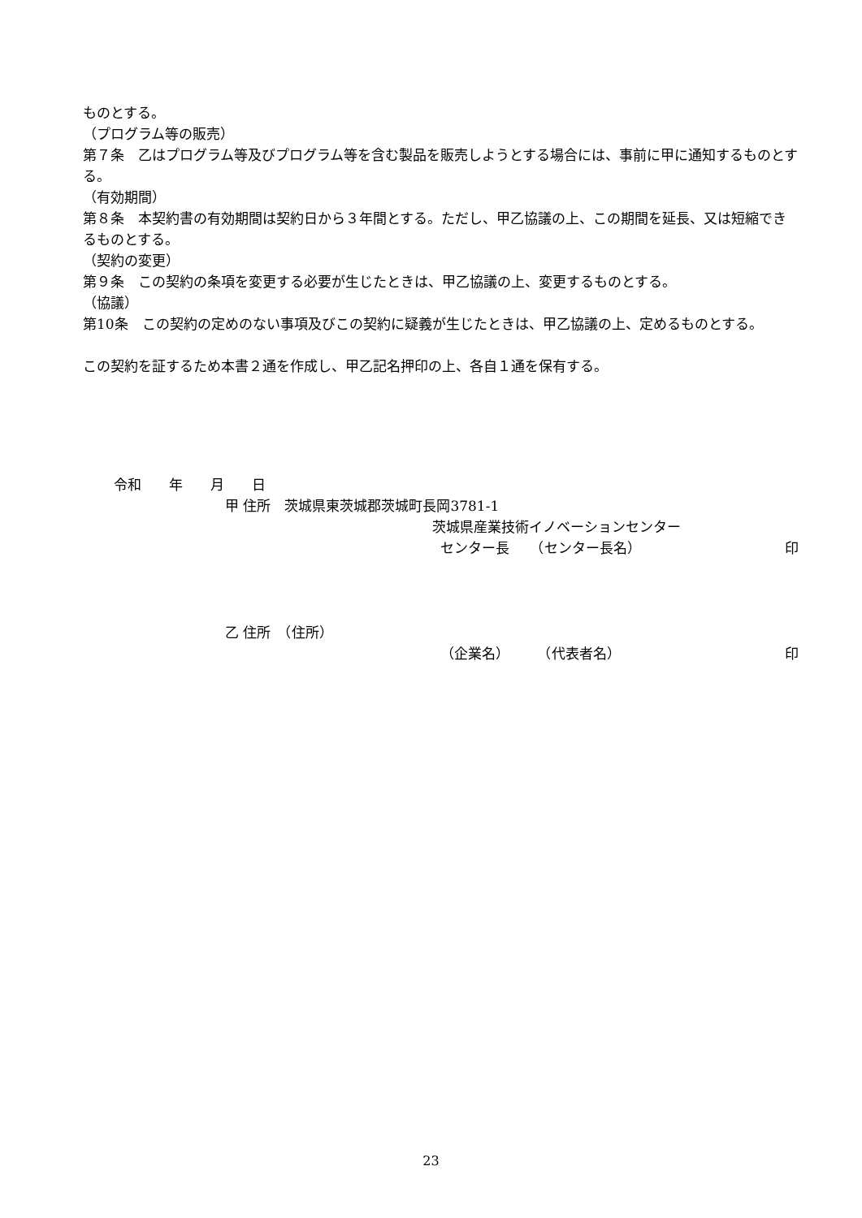ものとする。
（プログラム等の販売）
第７条　乙はプログラム等及びプログラム等を含む製品を販売しようとする場合には、事前に甲に通知するものとする。
（有効期間）
第８条　本契約書の有効期間は契約日から３年間とする。ただし、甲乙協議の上、この期間を延長、又は短縮できるものとする。
（契約の変更）
第９条　この契約の条項を変更する必要が生じたときは、甲乙協議の上、変更するものとする。
（協議）
第10条　この契約の定めのない事項及びこの契約に疑義が生じたときは、甲乙協議の上、定めるものとする。
この契約を証するため本書２通を作成し、甲乙記名押印の上、各自１通を保有する。
令和　　年　　月　　日
甲 住所　茨城県東茨城郡茨城町長岡3781-1
茨城県産業技術イノベーションセンター
センター長　　（センター長名） 印
乙 住所　（住所）
（企業名）　　　（代表者名） 印
23